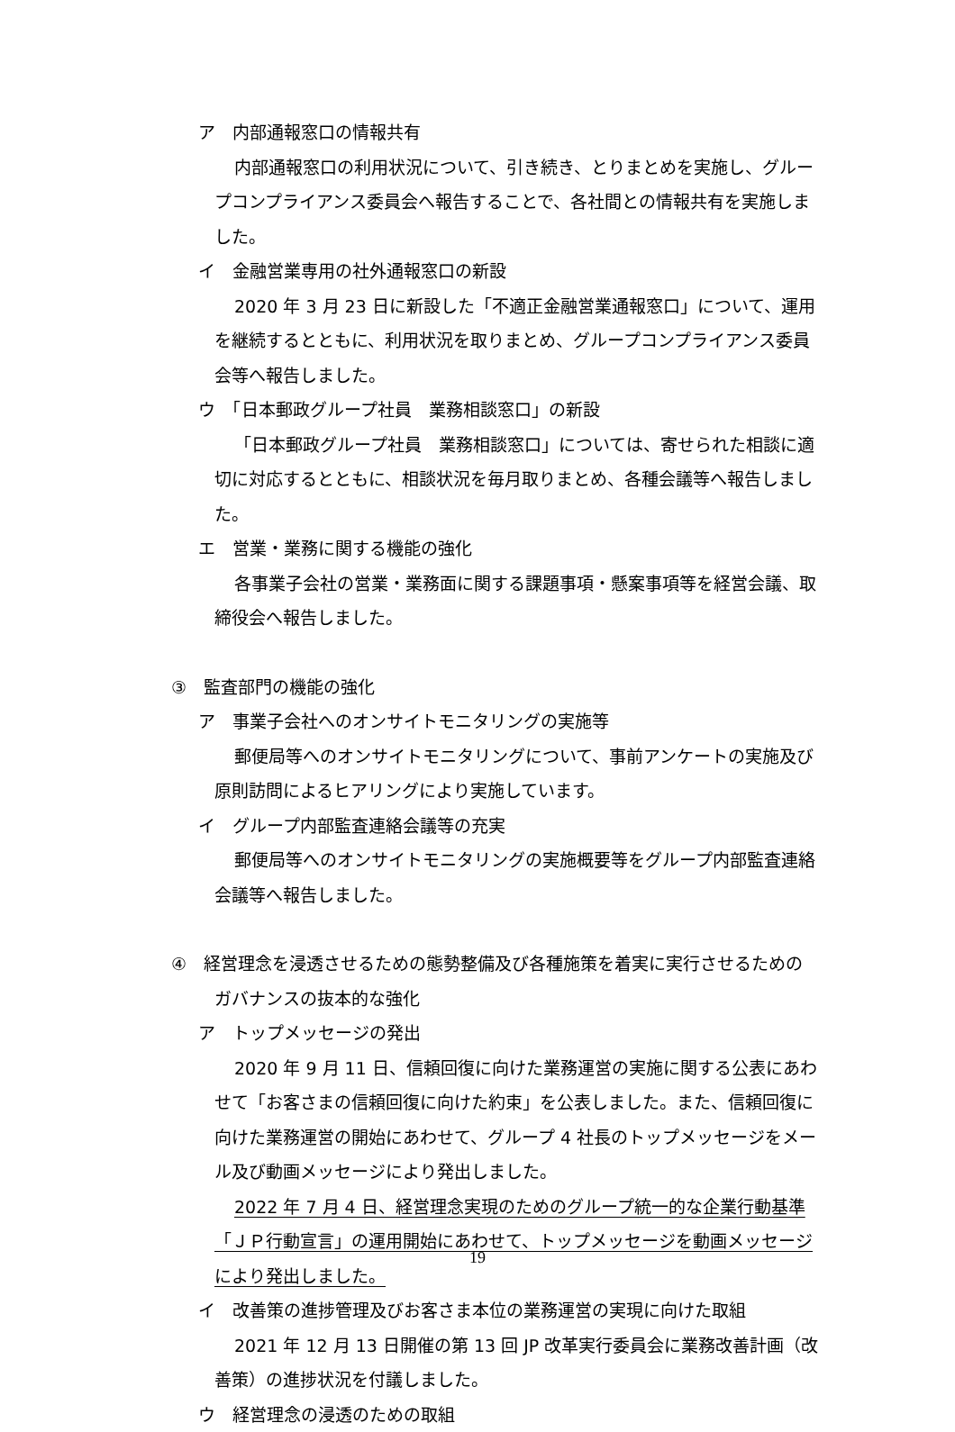ア　内部通報窓口の情報共有
内部通報窓口の利用状況について、引き続き、とりまとめを実施し、グループコンプライアンス委員会へ報告することで、各社間との情報共有を実施しました。
イ　金融営業専用の社外通報窓口の新設
2020 年 3 月 23 日に新設した「不適正金融営業通報窓口」について、運用を継続するとともに、利用状況を取りまとめ、グループコンプライアンス委員会等へ報告しました。
ウ　「日本郵政グループ社員　業務相談窓口」の新設
「日本郵政グループ社員　業務相談窓口」については、寄せられた相談に適切に対応するとともに、相談状況を毎月取りまとめ、各種会議等へ報告しました。
エ　営業・業務に関する機能の強化
各事業子会社の営業・業務面に関する課題事項・懸案事項等を経営会議、取締役会へ報告しました。
③　監査部門の機能の強化
ア　事業子会社へのオンサイトモニタリングの実施等
郵便局等へのオンサイトモニタリングについて、事前アンケートの実施及び原則訪問によるヒアリングにより実施しています。
イ　グループ内部監査連絡会議等の充実
郵便局等へのオンサイトモニタリングの実施概要等をグループ内部監査連絡会議等へ報告しました。
④　経営理念を浸透させるための態勢整備及び各種施策を着実に実行させるためのガバナンスの抜本的な強化
ア　トップメッセージの発出
2020 年 9 月 11 日、信頼回復に向けた業務運営の実施に関する公表にあわせて「お客さまの信頼回復に向けた約束」を公表しました。また、信頼回復に向けた業務運営の開始にあわせて、グループ 4 社長のトップメッセージをメール及び動画メッセージにより発出しました。
2022 年 7 月 4 日、経営理念実現のためのグループ統一的な企業行動基準「ＪＰ行動宣言」の運用開始にあわせて、トップメッセージを動画メッセージにより発出しました。
イ　改善策の進捗管理及びお客さま本位の業務運営の実現に向けた取組
2021 年 12 月 13 日開催の第 13 回 JP 改革実行委員会に業務改善計画（改善策）の進捗状況を付議しました。
ウ　経営理念の浸透のための取組
19